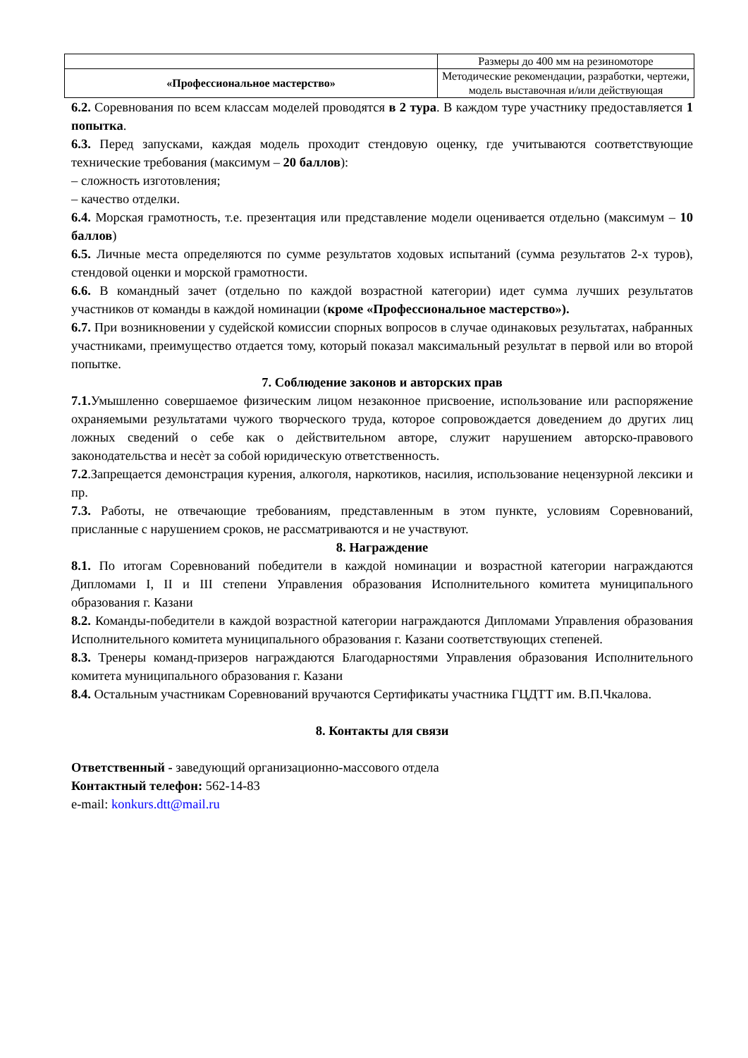| | Размеры до 400 мм на резиномоторе |
| «Профессиональное мастерство» | Методические рекомендации, разработки, чертежи, модель выставочная и/или действующая |
6.2. Соревнования по всем классам моделей проводятся в 2 тура. В каждом туре участнику предоставляется 1 попытка.
6.3. Перед запусками, каждая модель проходит стендовую оценку, где учитываются соответствующие технические требования (максимум – 20 баллов):
– сложность изготовления;
– качество отделки.
6.4. Морская грамотность, т.е. презентация или представление модели оценивается отдельно (максимум – 10 баллов)
6.5. Личные места определяются по сумме результатов ходовых испытаний (сумма результатов 2-х туров), стендовой оценки и морской грамотности.
6.6. В командный зачет (отдельно по каждой возрастной категории) идет сумма лучших результатов участников от команды в каждой номинации (кроме «Профессиональное мастерство»).
6.7. При возникновении у судейской комиссии спорных вопросов в случае одинаковых результатах, набранных участниками, преимущество отдается тому, который показал максимальный результат в первой или во второй попытке.
7. Соблюдение законов и авторских прав
7.1. Умышленно совершаемое физическим лицом незаконное присвоение, использование или распоряжение охраняемыми результатами чужого творческого труда, которое сопровождается доведением до других лиц ложных сведений о себе как о действительном авторе, служит нарушением авторско-правового законодательства и несѐт за собой юридическую ответственность.
7.2.Запрещается демонстрация курения, алкоголя, наркотиков, насилия, использование нецензурной лексики и пр.
7.3. Работы, не отвечающие требованиям, представленным в этом пункте, условиям Соревнований, присланные с нарушением сроков, не рассматриваются и не участвуют.
8. Награждение
8.1. По итогам Соревнований победители в каждой номинации и возрастной категории награждаются Дипломами I, II и III степени Управления образования Исполнительного комитета муниципального образования г. Казани
8.2. Команды-победители в каждой возрастной категории награждаются Дипломами Управления образования Исполнительного комитета муниципального образования г. Казани соответствующих степеней.
8.3. Тренеры команд-призеров награждаются Благодарностями Управления образования Исполнительного комитета муниципального образования г. Казани
8.4. Остальным участникам Соревнований вручаются Сертификаты участника ГЦДТТ им. В.П.Чкалова.
8. Контакты для связи
Ответственный - заведующий организационно-массового отдела
Контактный телефон: 562-14-83
e-mail: konkurs.dtt@mail.ru